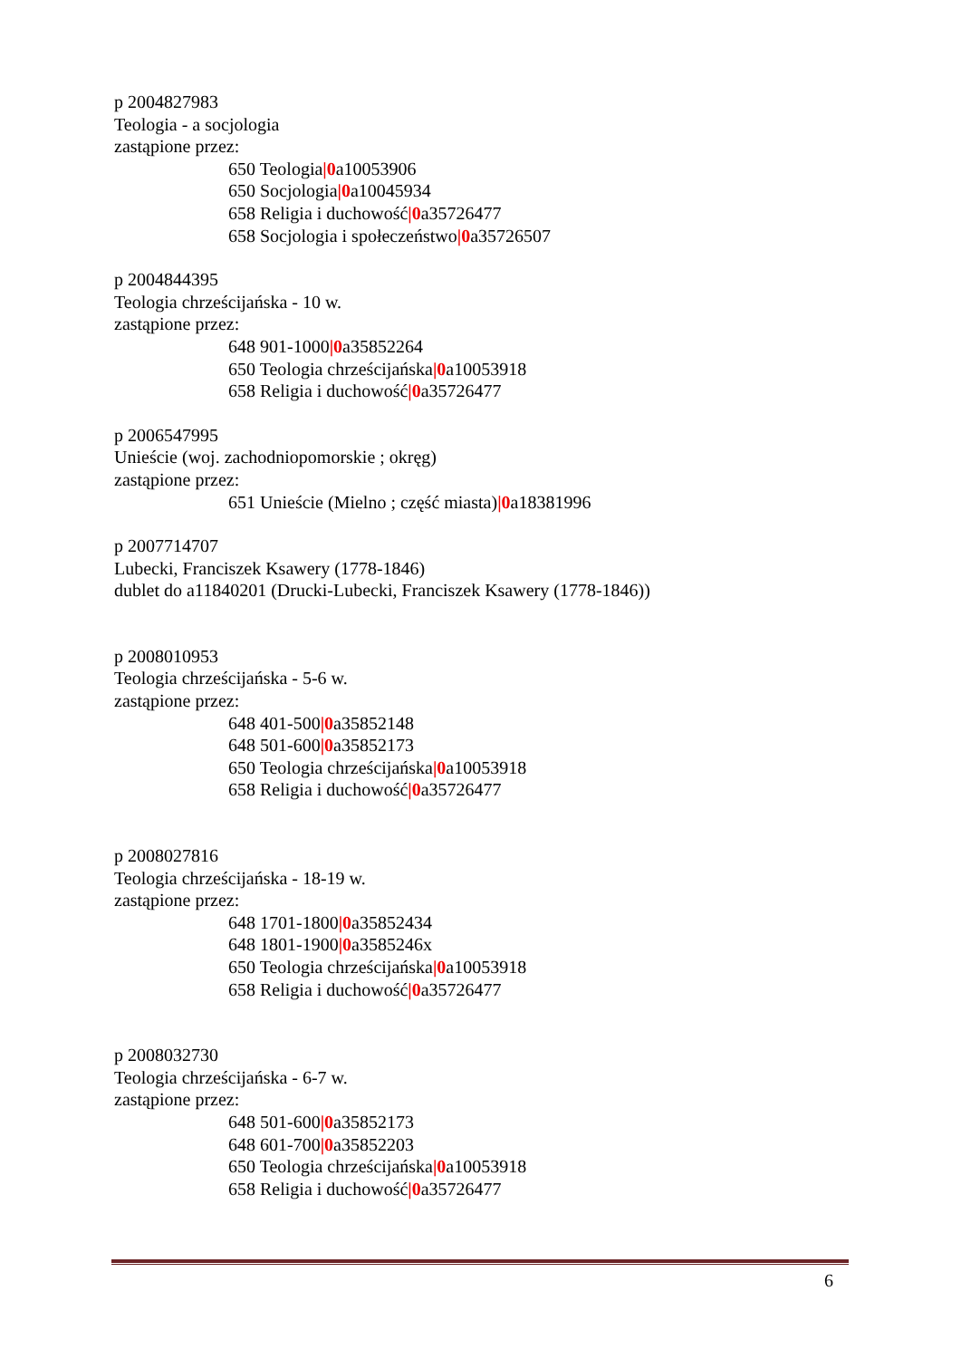p 2004827983
Teologia - a socjologia
zastąpione przez:
650 Teologia|0a10053906
650 Socjologia|0a10045934
658 Religia i duchowość|0a35726477
658 Socjologia i społeczeństwo|0a35726507
p 2004844395
Teologia chrześcijańska - 10 w.
zastąpione przez:
648 901-1000|0a35852264
650 Teologia chrześcijańska|0a10053918
658 Religia i duchowość|0a35726477
p 2006547995
Unieście (woj. zachodniopomorskie ; okręg)
zastąpione przez:
651 Unieście (Mielno ; część miasta)|0a18381996
p 2007714707
Lubecki, Franciszek Ksawery (1778-1846)
dublet do a11840201 (Drucki-Lubecki, Franciszek Ksawery (1778-1846))
p 2008010953
Teologia chrześcijańska - 5-6 w.
zastąpione przez:
648 401-500|0a35852148
648 501-600|0a35852173
650 Teologia chrześcijańska|0a10053918
658 Religia i duchowość|0a35726477
p 2008027816
Teologia chrześcijańska - 18-19 w.
zastąpione przez:
648 1701-1800|0a35852434
648 1801-1900|0a3585246x
650 Teologia chrześcijańska|0a10053918
658 Religia i duchowość|0a35726477
p 2008032730
Teologia chrześcijańska - 6-7 w.
zastąpione przez:
648 501-600|0a35852173
648 601-700|0a35852203
650 Teologia chrześcijańska|0a10053918
658 Religia i duchowość|0a35726477
6